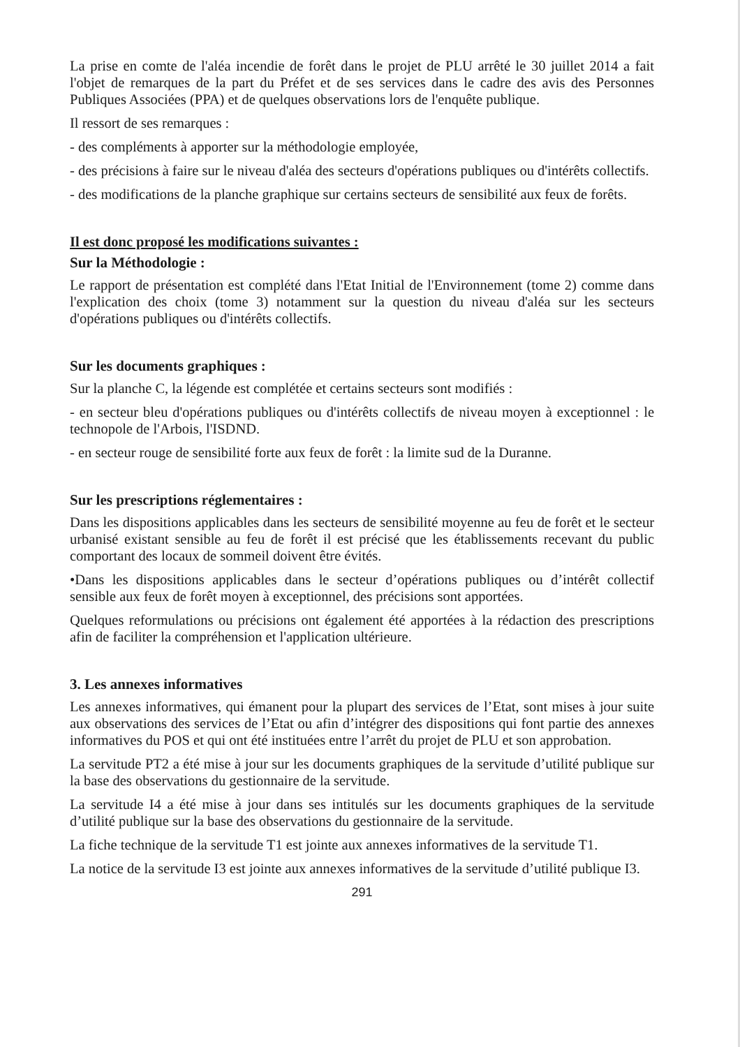La prise en comte de l'aléa incendie de forêt dans le projet de PLU arrêté le 30 juillet 2014 a fait l'objet de remarques de la part du Préfet et de ses services dans le cadre des avis des Personnes Publiques Associées (PPA) et de quelques observations lors de l'enquête publique.
Il ressort de ses remarques :
- des compléments à apporter sur la méthodologie employée,
- des précisions à faire sur le niveau d'aléa des secteurs d'opérations publiques ou d'intérêts collectifs.
- des modifications de la planche graphique sur certains secteurs de sensibilité aux feux de forêts.
Il est donc proposé les modifications suivantes :
Sur la Méthodologie :
Le rapport de présentation est complété dans l'Etat Initial de l'Environnement (tome 2) comme dans l'explication des choix (tome 3) notamment sur la question du niveau d'aléa sur les secteurs d'opérations publiques ou d'intérêts collectifs.
Sur les documents graphiques :
Sur la planche C, la légende est complétée et certains secteurs sont modifiés :
- en secteur bleu d'opérations publiques ou d'intérêts collectifs de niveau moyen à exceptionnel : le technopole de l'Arbois, l'ISDND.
- en secteur rouge de sensibilité forte aux feux de forêt : la limite sud de la Duranne.
Sur les prescriptions réglementaires :
Dans les dispositions applicables dans les secteurs de sensibilité moyenne au feu de forêt et le secteur urbanisé existant sensible au feu de forêt il est précisé que les établissements recevant du public comportant des locaux de sommeil doivent être évités.
•Dans les dispositions applicables dans le secteur d’opérations publiques ou d’intérêt collectif sensible aux feux de forêt moyen à exceptionnel, des précisions sont apportées.
Quelques reformulations ou précisions ont également été apportées à la rédaction des prescriptions afin de faciliter la compréhension et l'application ultérieure.
3. Les annexes informatives
Les annexes informatives, qui émanent pour la plupart des services de l’Etat, sont mises à jour suite aux observations des services de l’Etat ou afin d’intégrer des dispositions qui font partie des annexes informatives du POS et qui ont été instituées entre l’arrêt du projet de PLU et son approbation.
La servitude PT2 a été mise à jour sur les documents graphiques de la servitude d’utilité publique sur la base des observations du gestionnaire de la servitude.
La servitude I4 a été mise à jour dans ses intitulés sur les documents graphiques de la servitude d’utilité publique sur la base des observations du gestionnaire de la servitude.
La fiche technique de la servitude T1 est jointe aux annexes informatives de la servitude T1.
La notice de la servitude I3 est jointe aux annexes informatives de la servitude d’utilité publique I3.
291